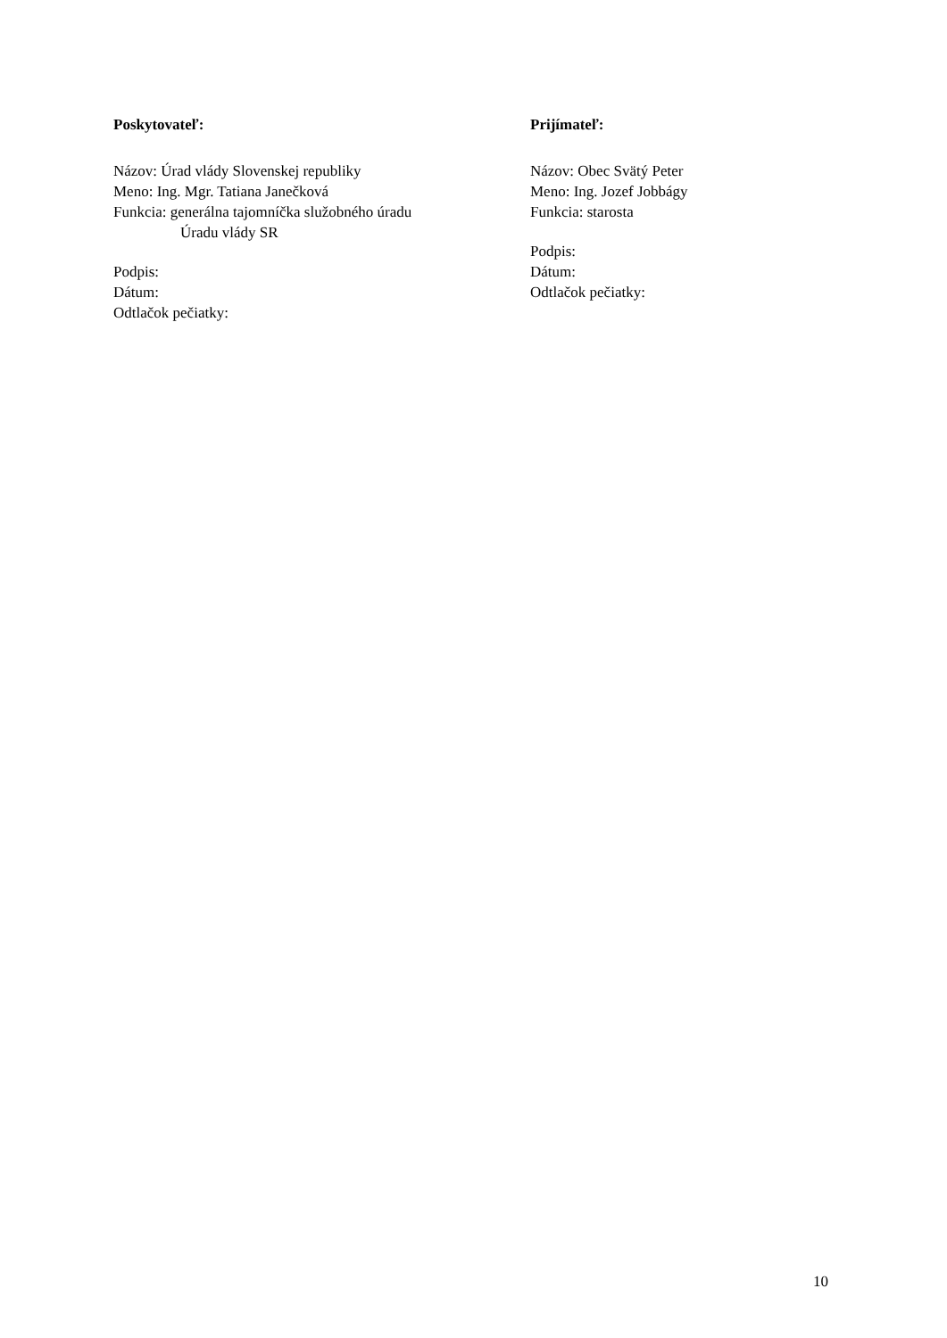Poskytovateľ:
Názov: Úrad vlády Slovenskej republiky
Meno: Ing. Mgr. Tatiana Janečková
Funkcia: generálna tajomníčka služobného úradu
Úradu vlády SR
Podpis:
Dátum:
Odtlačok pečiatky:
Prijímateľ:
Názov: Obec Svätý Peter
Meno: Ing. Jozef Jobbágy
Funkcia: starosta
Podpis:
Dátum:
Odtlačok pečiatky:
10